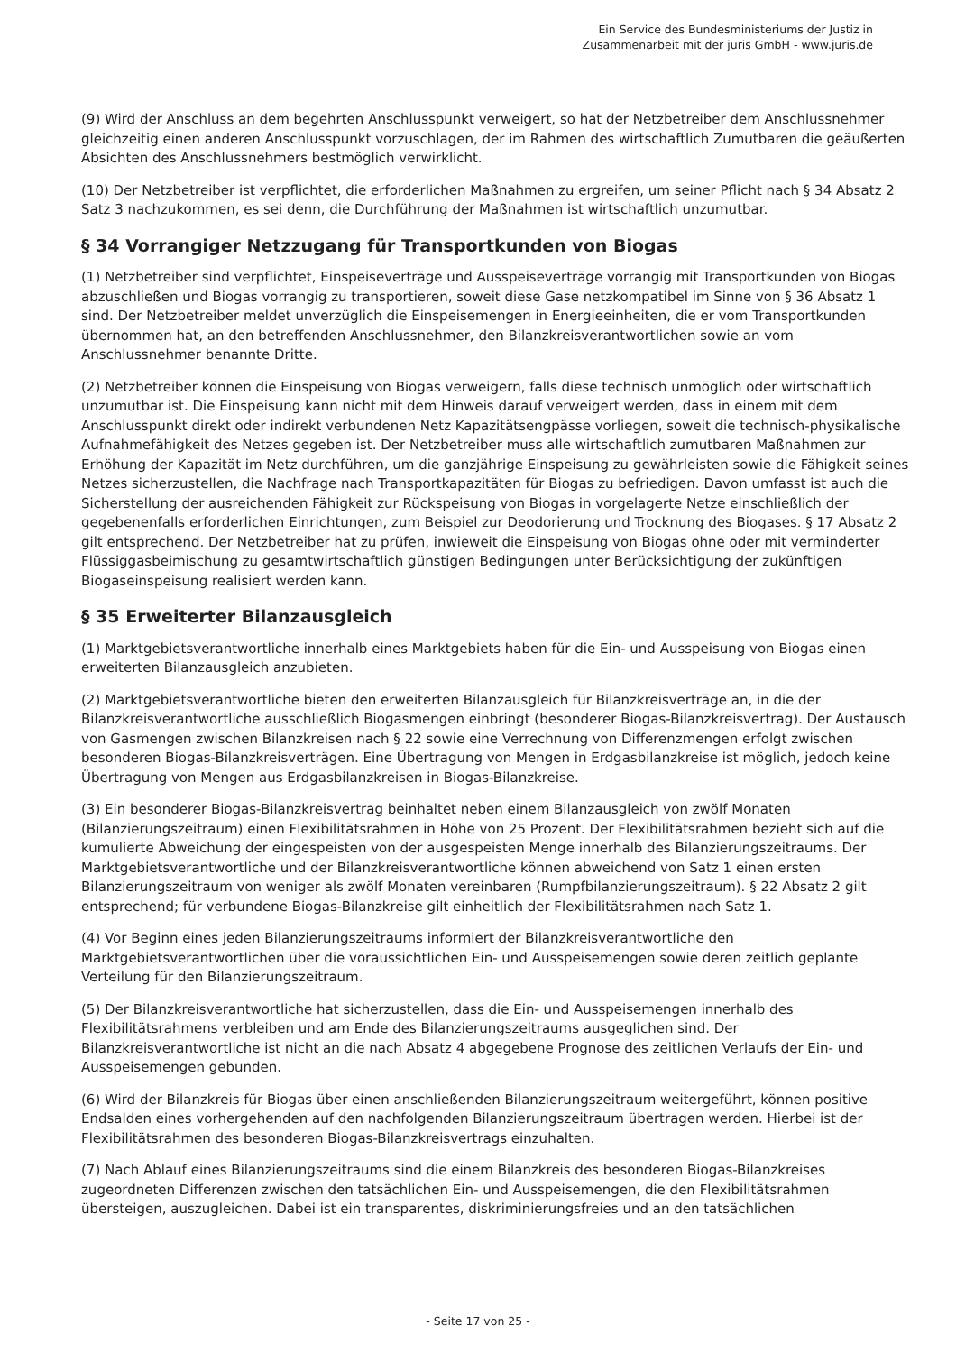Ein Service des Bundesministeriums der Justiz in
Zusammenarbeit mit der juris GmbH - www.juris.de
(9) Wird der Anschluss an dem begehrten Anschlusspunkt verweigert, so hat der Netzbetreiber dem Anschlussnehmer gleichzeitig einen anderen Anschlusspunkt vorzuschlagen, der im Rahmen des wirtschaftlich Zumutbaren die geäußerten Absichten des Anschlussnehmers bestmöglich verwirklicht.
(10) Der Netzbetreiber ist verpflichtet, die erforderlichen Maßnahmen zu ergreifen, um seiner Pflicht nach § 34 Absatz 2 Satz 3 nachzukommen, es sei denn, die Durchführung der Maßnahmen ist wirtschaftlich unzumutbar.
§ 34 Vorrangiger Netzzugang für Transportkunden von Biogas
(1) Netzbetreiber sind verpflichtet, Einspeiseverträge und Ausspeiseverträge vorrangig mit Transportkunden von Biogas abzuschließen und Biogas vorrangig zu transportieren, soweit diese Gase netzkompatibel im Sinne von § 36 Absatz 1 sind. Der Netzbetreiber meldet unverzüglich die Einspeisemengen in Energieeinheiten, die er vom Transportkunden übernommen hat, an den betreffenden Anschlussnehmer, den Bilanzkreisverantwortlichen sowie an vom Anschlussnehmer benannte Dritte.
(2) Netzbetreiber können die Einspeisung von Biogas verweigern, falls diese technisch unmöglich oder wirtschaftlich unzumutbar ist. Die Einspeisung kann nicht mit dem Hinweis darauf verweigert werden, dass in einem mit dem Anschlusspunkt direkt oder indirekt verbundenen Netz Kapazitätsengpässe vorliegen, soweit die technisch-physikalische Aufnahmefähigkeit des Netzes gegeben ist. Der Netzbetreiber muss alle wirtschaftlich zumutbaren Maßnahmen zur Erhöhung der Kapazität im Netz durchführen, um die ganzjährige Einspeisung zu gewährleisten sowie die Fähigkeit seines Netzes sicherzustellen, die Nachfrage nach Transportkapazitäten für Biogas zu befriedigen. Davon umfasst ist auch die Sicherstellung der ausreichenden Fähigkeit zur Rückspeisung von Biogas in vorgelagerte Netze einschließlich der gegebenenfalls erforderlichen Einrichtungen, zum Beispiel zur Deodorierung und Trocknung des Biogases. § 17 Absatz 2 gilt entsprechend. Der Netzbetreiber hat zu prüfen, inwieweit die Einspeisung von Biogas ohne oder mit verminderter Flüssiggasbeimischung zu gesamtwirtschaftlich günstigen Bedingungen unter Berücksichtigung der zukünftigen Biogaseinspeisung realisiert werden kann.
§ 35 Erweiterter Bilanzausgleich
(1) Marktgebietsverantwortliche innerhalb eines Marktgebiets haben für die Ein- und Ausspeisung von Biogas einen erweiterten Bilanzausgleich anzubieten.
(2) Marktgebietsverantwortliche bieten den erweiterten Bilanzausgleich für Bilanzkreisverträge an, in die der Bilanzkreisverantwortliche ausschließlich Biogasmengen einbringt (besonderer Biogas-Bilanzkreisvertrag). Der Austausch von Gasmengen zwischen Bilanzkreisen nach § 22 sowie eine Verrechnung von Differenzmengen erfolgt zwischen besonderen Biogas-Bilanzkreisverträgen. Eine Übertragung von Mengen in Erdgasbilanzkreise ist möglich, jedoch keine Übertragung von Mengen aus Erdgasbilanzkreisen in Biogas-Bilanzkreise.
(3) Ein besonderer Biogas-Bilanzkreisvertrag beinhaltet neben einem Bilanzausgleich von zwölf Monaten (Bilanzierungszeitraum) einen Flexibilitätsrahmen in Höhe von 25 Prozent. Der Flexibilitätsrahmen bezieht sich auf die kumulierte Abweichung der eingespeisten von der ausgespeisten Menge innerhalb des Bilanzierungszeitraums. Der Marktgebietsverantwortliche und der Bilanzkreisverantwortliche können abweichend von Satz 1 einen ersten Bilanzierungszeitraum von weniger als zwölf Monaten vereinbaren (Rumpfbilanzierungszeitraum). § 22 Absatz 2 gilt entsprechend; für verbundene Biogas-Bilanzkreise gilt einheitlich der Flexibilitätsrahmen nach Satz 1.
(4) Vor Beginn eines jeden Bilanzierungszeitraums informiert der Bilanzkreisverantwortliche den Marktgebietsverantwortlichen über die voraussichtlichen Ein- und Ausspeisemengen sowie deren zeitlich geplante Verteilung für den Bilanzierungszeitraum.
(5) Der Bilanzkreisverantwortliche hat sicherzustellen, dass die Ein- und Ausspeisemengen innerhalb des Flexibilitätsrahmens verbleiben und am Ende des Bilanzierungszeitraums ausgeglichen sind. Der Bilanzkreisverantwortliche ist nicht an die nach Absatz 4 abgegebene Prognose des zeitlichen Verlaufs der Ein- und Ausspeisemengen gebunden.
(6) Wird der Bilanzkreis für Biogas über einen anschließenden Bilanzierungszeitraum weitergeführt, können positive Endsalden eines vorhergehenden auf den nachfolgenden Bilanzierungszeitraum übertragen werden. Hierbei ist der Flexibilitätsrahmen des besonderen Biogas-Bilanzkreisvertrags einzuhalten.
(7) Nach Ablauf eines Bilanzierungszeitraums sind die einem Bilanzkreis des besonderen Biogas-Bilanzkreises zugeordneten Differenzen zwischen den tatsächlichen Ein- und Ausspeisemengen, die den Flexibilitätsrahmen übersteigen, auszugleichen. Dabei ist ein transparentes, diskriminierungsfreies und an den tatsächlichen
- Seite 17 von 25 -